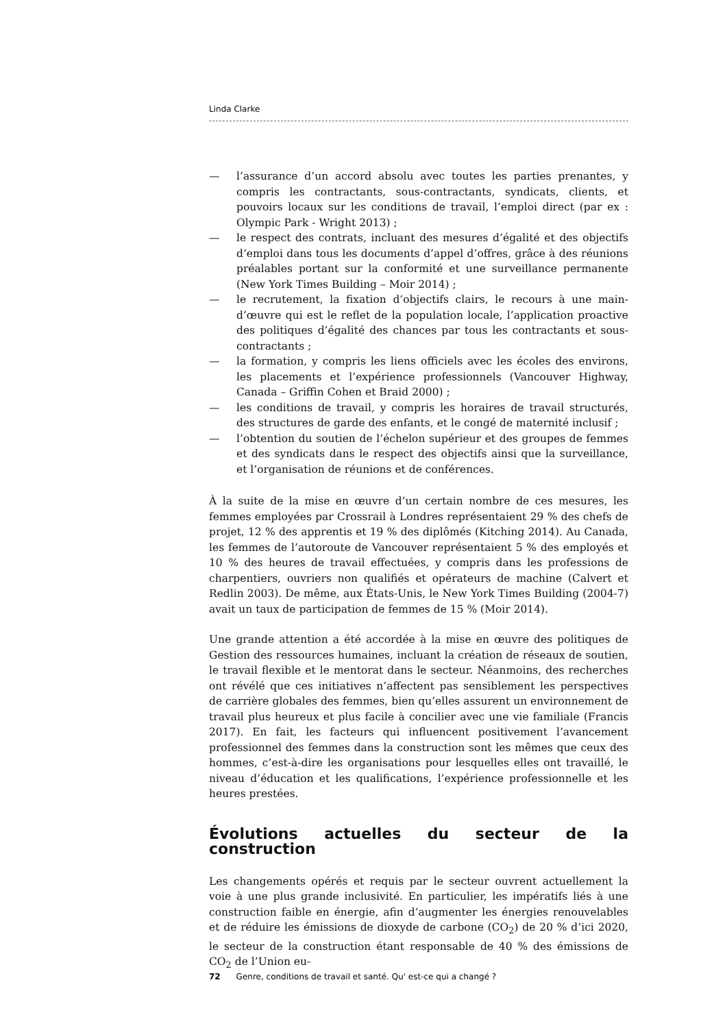Linda Clarke
— l’assurance d’un accord absolu avec toutes les parties prenantes, y compris les contractants, sous-contractants, syndicats, clients, et pouvoirs locaux sur les conditions de travail, l’emploi direct (par ex : Olympic Park - Wright 2013) ;
— le respect des contrats, incluant des mesures d’égalité et des objectifs d’emploi dans tous les documents d’appel d’offres, grâce à des réunions préalables portant sur la conformité et une surveillance permanente (New York Times Building – Moir 2014) ;
— le recrutement, la fixation d’objectifs clairs, le recours à une main-d’œuvre qui est le reflet de la population locale, l’application proactive des politiques d’égalité des chances par tous les contractants et sous-contractants ;
— la formation, y compris les liens officiels avec les écoles des environs, les placements et l’expérience professionnels (Vancouver Highway, Canada – Griffin Cohen et Braid 2000) ;
— les conditions de travail, y compris les horaires de travail structurés, des structures de garde des enfants, et le congé de maternité inclusif ;
— l’obtention du soutien de l’échelon supérieur et des groupes de femmes et des syndicats dans le respect des objectifs ainsi que la surveillance, et l’organisation de réunions et de conférences.
À la suite de la mise en œuvre d’un certain nombre de ces mesures, les femmes employées par Crossrail à Londres représentaient 29 % des chefs de projet, 12 % des apprentis et 19 % des diplômés (Kitching 2014). Au Canada, les femmes de l’autoroute de Vancouver représentaient 5 % des employés et 10 % des heures de travail effectuées, y compris dans les professions de charpentiers, ouvriers non qualifiés et opérateurs de machine (Calvert et Redlin 2003). De même, aux États-Unis, le New York Times Building (2004-7) avait un taux de participation de femmes de 15 % (Moir 2014).
Une grande attention a été accordée à la mise en œuvre des politiques de Gestion des ressources humaines, incluant la création de réseaux de soutien, le travail flexible et le mentorat dans le secteur. Néanmoins, des recherches ont révélé que ces initiatives n’affectent pas sensiblement les perspectives de carrière globales des femmes, bien qu’elles assurent un environnement de travail plus heureux et plus facile à concilier avec une vie familiale (Francis 2017). En fait, les facteurs qui influencent positivement l’avancement professionnel des femmes dans la construction sont les mêmes que ceux des hommes, c’est-à-dire les organisations pour lesquelles elles ont travaillé, le niveau d’éducation et les qualifications, l’expérience professionnelle et les heures prestées.
Évolutions actuelles du secteur de la construction
Les changements opérés et requis par le secteur ouvrent actuellement la voie à une plus grande inclusivité. En particulier, les impératifs liés à une construction faible en énergie, afin d’augmenter les énergies renouvelables et de réduire les émissions de dioxyde de carbone (CO<sub>2</sub>) de 20 % d’ici 2020, le secteur de la construction étant responsable de 40 % des émissions de CO<sub>2</sub> de l’Union eu-
72 Genre, conditions de travail et santé. Qu' est-ce qui a changé ?